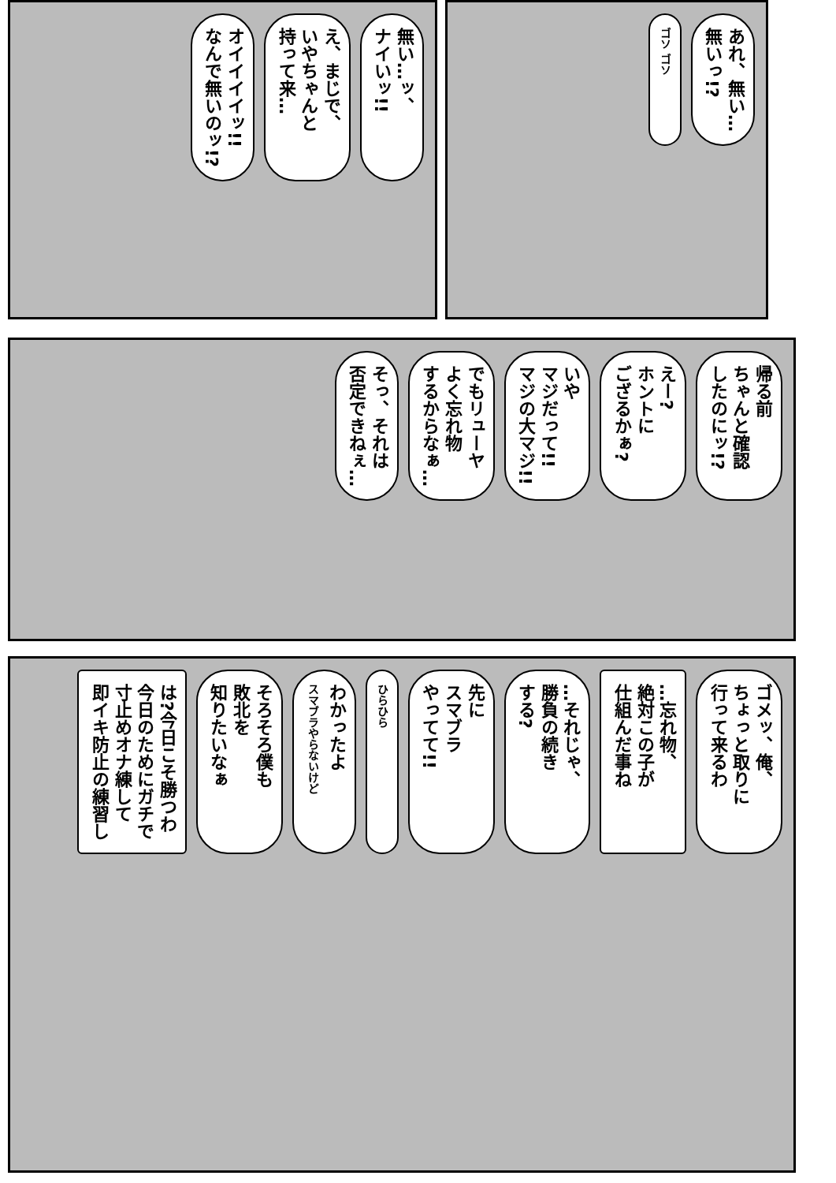無い…ッ、
ナイいッ!!
え、まじで、
いやちゃんと
持って来…
オイイイイッ!!
なんで無いのッ!?
あれ、無い…
無いっ!?
ゴソ ゴソ
帰る前
ちゃんと確認
したのにッ!?
えー?
ホントに
ござるかぁ?
いや
マジだって!!
マジの大マジ!!
でもリューヤ
よく忘れ物
するからなぁ…
そっ、それは
否定できねぇ…
ゴメッ、俺、
ちょっと取りに
行って来るわ
…忘れ物、
絶対この子が
仕組んだ事ね
…それじゃ、
勝負の続き
する?
先に
スマブラ
やってて!!
ひらひら
わかったよ
スマブラやらないけど
そろそろ僕も
敗北を
知りたいなぁ
は?今日こそ勝つわ
今日のためにガチで
寸止めオナ練して
即イキ防止の練習し